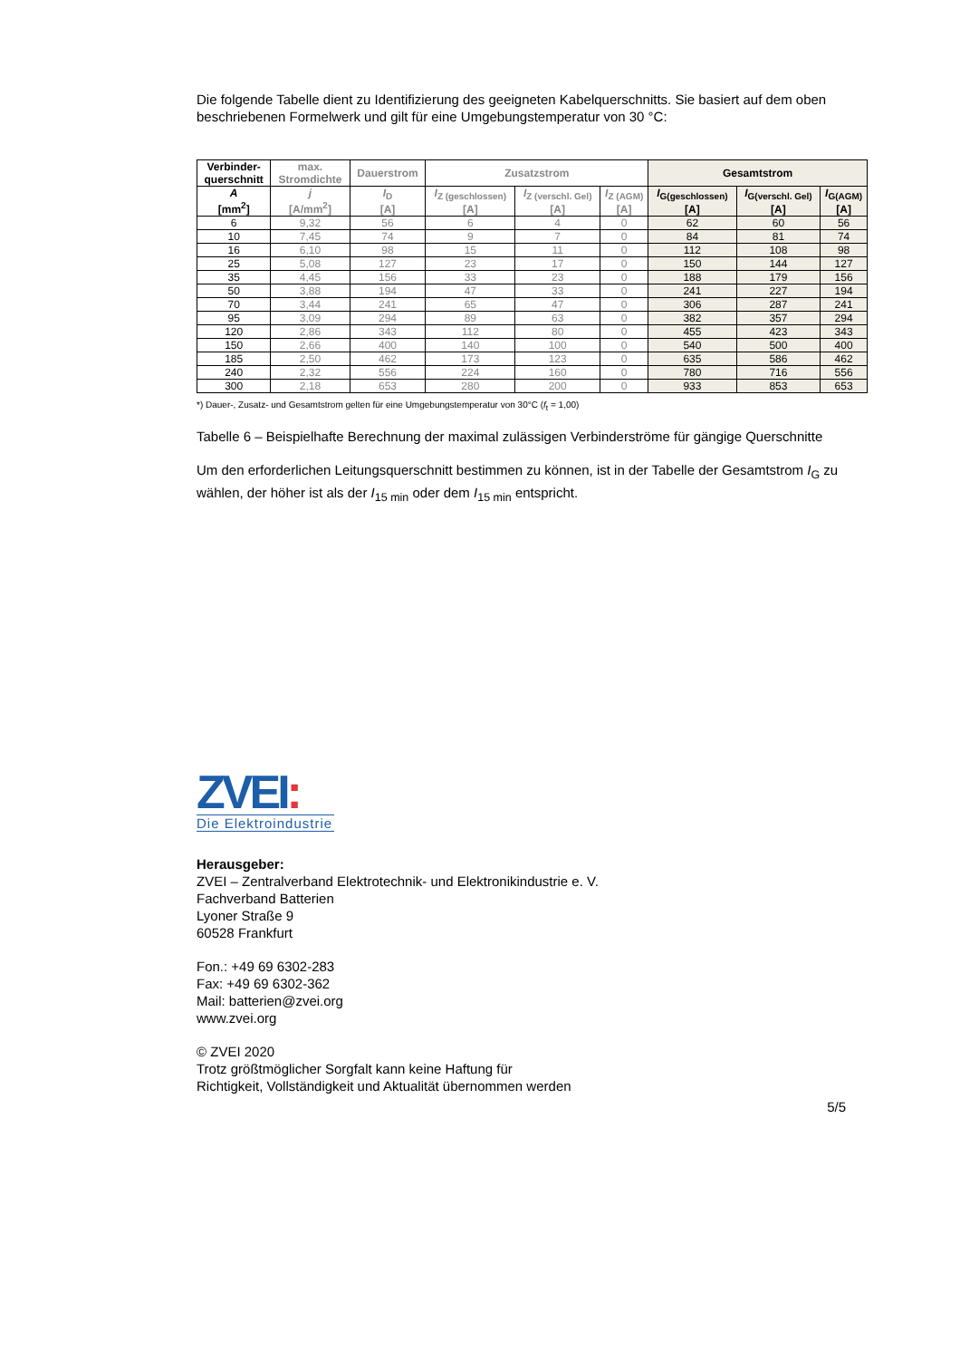Die folgende Tabelle dient zu Identifizierung des geeigneten Kabelquerschnitts. Sie basiert auf dem oben beschriebenen Formelwerk und gilt für eine Umgebungstemperatur von 30 °C:
| Verbinder- querschnitt | max. Stromdichte | Dauerstrom | Zusatzstrom | | | Gesamtstrom | | |
| --- | --- | --- | --- | --- | --- | --- | --- | --- |
| A [mm<sup>2</sup>] | j [A/mm<sup>2</sup>] | I<sub>D</sub> [A] | I<sub>Z (geschlossen)</sub> [A] | I<sub>Z (verschl. Gel)</sub> [A] | I<sub>Z (AGM)</sub> [A] | I<sub>G(geschlossen)</sub> [A] | I<sub>G(verschl. Gel)</sub> [A] | I<sub>G(AGM)</sub> [A] |
| 6 | 9,32 | 56 | 6 | 4 | 0 | 62 | 60 | 56 |
| 10 | 7,45 | 74 | 9 | 7 | 0 | 84 | 81 | 74 |
| 16 | 6,10 | 98 | 15 | 11 | 0 | 112 | 108 | 98 |
| 25 | 5,08 | 127 | 23 | 17 | 0 | 150 | 144 | 127 |
| 35 | 4,45 | 156 | 33 | 23 | 0 | 188 | 179 | 156 |
| 50 | 3,88 | 194 | 47 | 33 | 0 | 241 | 227 | 194 |
| 70 | 3,44 | 241 | 65 | 47 | 0 | 306 | 287 | 241 |
| 95 | 3,09 | 294 | 89 | 63 | 0 | 382 | 357 | 294 |
| 120 | 2,86 | 343 | 112 | 80 | 0 | 455 | 423 | 343 |
| 150 | 2,66 | 400 | 140 | 100 | 0 | 540 | 500 | 400 |
| 185 | 2,50 | 462 | 173 | 123 | 0 | 635 | 586 | 462 |
| 240 | 2,32 | 556 | 224 | 160 | 0 | 780 | 716 | 556 |
| 300 | 2,18 | 653 | 280 | 200 | 0 | 933 | 853 | 653 |
*) Dauer-, Zusatz- und Gesamtstrom gelten für eine Umgebungstemperatur von 30°C (f<sub>t</sub> = 1,00)
Tabelle 6 – Beispielhafte Berechnung der maximal zulässigen Verbinderströme für gängige Querschnitte
Um den erforderlichen Leitungsquerschnitt bestimmen zu können, ist in der Tabelle der Gesamtstrom I<sub>G</sub> zu wählen, der höher ist als der I<sub>15 min</sub> oder dem I<sub>15 min</sub> entspricht.
ZVEI:
Die Elektroindustrie
Herausgeber:
ZVEI – Zentralverband Elektrotechnik- und Elektronikindustrie e. V.
Fachverband Batterien
Lyoner Straße 9
60528 Frankfurt
Fon.: +49 69 6302-283
Fax: +49 69 6302-362
Mail: batterien@zvei.org
www.zvei.org
© ZVEI 2020
Trotz größtmöglicher Sorgfalt kann keine Haftung für
Richtigkeit, Vollständigkeit und Aktualität übernommen werden
5/5